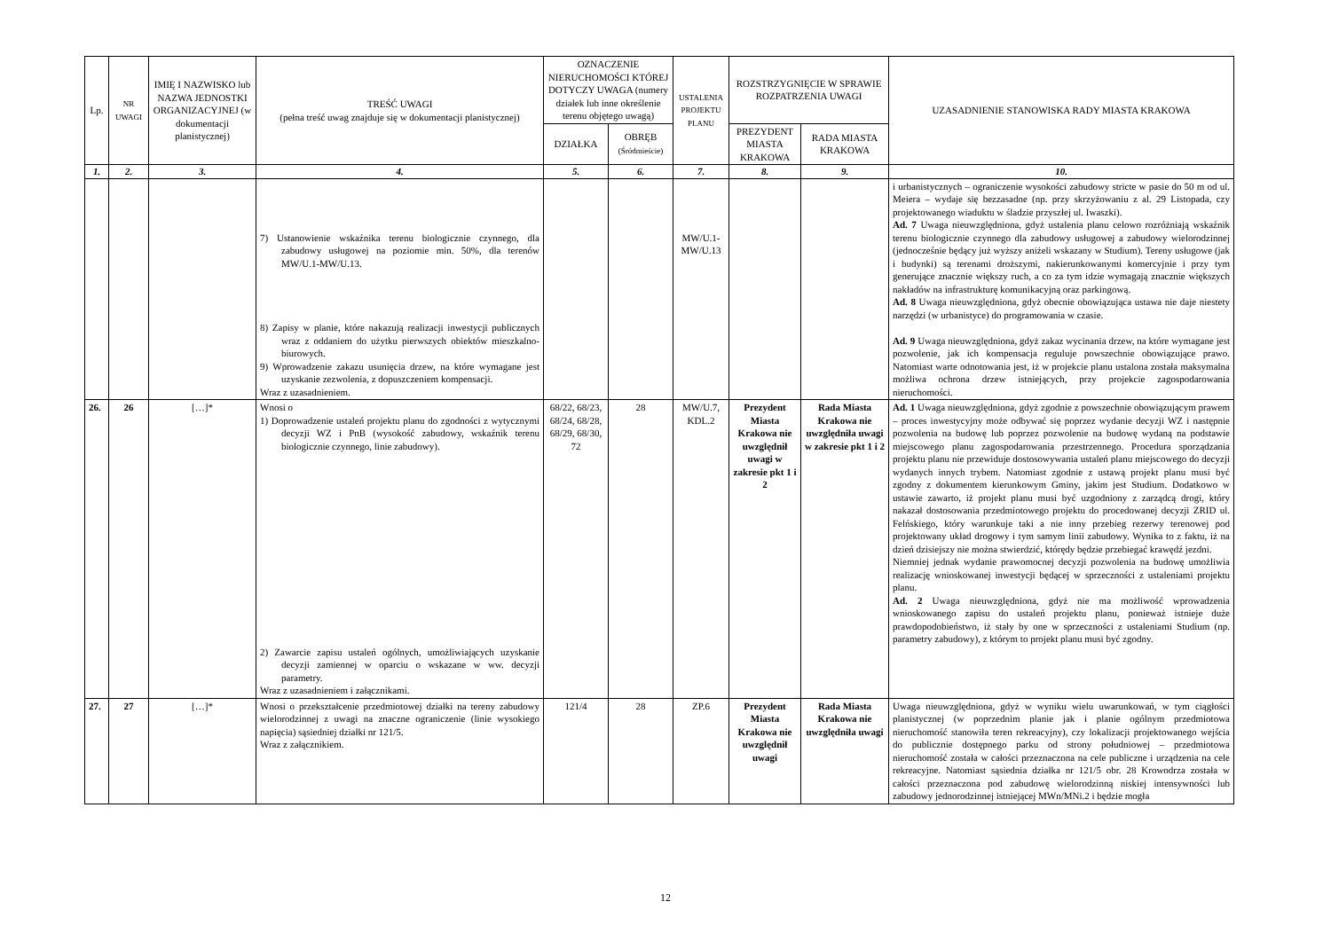| Lp. | NR UWAGI | IMIĘ I NAZWISKO lub NAZWA JEDNOSTKI ORGANIZACYJNEJ (w dokumentacji planistycznej) | TREŚĆ UWAGI (pełna treść uwag znajduje się w dokumentacji planistycznej) | OZNACZENIE NIERUCHOMOŚCI KTÓREJ DOTYCZY UWAGA (numery działek lub inne określenie terenu objętego uwagą) | | USTALENIA PROJEKTU PLANU | ROZSTRZYGNIĘCIE W SPRAWIE ROZPATRZENIA UWAGI | | UZASADNIENIE STANOWISKA RADY MIASTA KRAKOWA |
| --- | --- | --- | --- | --- | --- | --- | --- | --- | --- |
| | | | | DZIAŁKA | OBRĘB (Śródmieście) | | PREZYDENT MIASTA KRAKOWA | RADA MIASTA KRAKOWA | |
| 1. | 2. | 3. | 4. | 5. | 6. | 7. | 8. | 9. | 10. |
| | | | 7) Ustanowienie wskaźnika terenu biologicznie czynnego, dla zabudowy usługowej na poziomie min. 50%, dla terenów MW/U.1-MW/U.13. 8) Zapisy w planie, które nakazują realizacji inwestycji publicznych wraz z oddaniem do użytku pierwszych obiektów mieszkalno-biurowych. 9) Wprowadzenie zakazu usunięcia drzew, na które wymagane jest uzyskanie zezwolenia, z dopuszczeniem kompensacji. Wraz z uzasadnieniem. | | | MW/U.1-MW/U.13 | | | i urbanistycznych – ograniczenie wysokości zabudowy stricte w pasie do 50 m od ul. Meiera – wydaje się bezzasadne (np. przy skrzyżowaniu z al. 29 Listopada, czy projektowanego wiaduktu w śladzie przyszłej ul. Iwaszki). Ad. 7 Uwaga nieuwzględniona, gdyż ustalenia planu celowo rozróżniają wskaźnik terenu biologicznie czynnego dla zabudowy usługowej a zabudowy wielorodzinnej (jednocześnie będący już wyższy aniżeli wskazany w Studium). Tereny usługowe (jak i budynki) są terenami droższymi, nakierunkowanymi komercyjnie i przy tym generujące znacznie większy ruch, a co za tym idzie wymagają znacznie większych nakładów na infrastrukturę komunikacyjną oraz parkingową. Ad. 8 Uwaga nieuwzględniona, gdyż obecnie obowiązująca ustawa nie daje niestety narzędzi (w urbanistyce) do programowania w czasie. Ad. 9 Uwaga nieuwzględniona, gdyż zakaz wycinania drzew, na które wymagane jest pozwolenie, jak ich kompensacja reguluje powszechnie obowiązujące prawo. Natomiast warte odnotowania jest, iż w projekcie planu ustalona została maksymalna możliwa ochrona drzew istniejących, przy projekcie zagospodarowania nieruchomości. |
| 26. | 26 | […]* | Wnosi o 1) Doprowadzenie ustaleń projektu planu do zgodności z wytycznymi decyzji WZ i PnB (wysokość zabudowy, wskaźnik terenu biologicznie czynnego, linie zabudowy). 2) Zawarcie zapisu ustaleń ogólnych, umożliwiających uzyskanie decyzji zamiennej w oparciu o wskazane w ww. decyzji parametry. Wraz z uzasadnieniem i załącznikami. | 68/22, 68/23, 68/24, 68/28, 68/29, 68/30, 72 | 28 | MW/U.7, KDL.2 | Prezydent Miasta Krakowa nie uwzględnił uwagi w zakresie pkt 1 i 2 | Rada Miasta Krakowa nie uwzględniła uwagi w zakresie pkt 1 i 2 | Ad. 1 Uwaga nieuwzględniona, gdyż zgodnie z powszechnie obowiązującym prawem – proces inwestycyjny może odbywać się poprzez wydanie decyzji WZ i następnie pozwolenia na budowę lub poprzez pozwolenie na budowę wydaną na podstawie miejscowego planu zagospodarowania przestrzennego. Procedura sporządzania projektu planu nie przewiduje dostosowywania ustaleń planu miejscowego do decyzji wydanych innych trybem. Natomiast zgodnie z ustawą projekt planu musi być zgodny z dokumentem kierunkowym Gminy, jakim jest Studium. Dodatkowo w ustawie zawarto, iż projekt planu musi być uzgodniony z zarządcą drogi, który nakazał dostosowania przedmiotowego projektu do procedowanej decyzji ZRID ul. Felńskiego, który warunkuje taki a nie inny przebieg rezerwy terenowej pod projektowany układ drogowy i tym samym linii zabudowy. Wynika to z faktu, iż na dzień dzisiejszy nie można stwierdzić, którędy będzie przebiegać krawędź jezdni. Niemniej jednak wydanie prawomocnej decyzji pozwolenia na budowę umożliwia realizację wnioskowanej inwestycji będącej w sprzeczności z ustaleniami projektu planu. Ad. 2 Uwaga nieuwzględniona, gdyż nie ma możliwość wprowadzenia wnioskowanego zapisu do ustaleń projektu planu, ponieważ istnieje duże prawdopodobieństwo, iż stały by one w sprzeczności z ustaleniami Studium (np. parametry zabudowy), z którym to projekt planu musi być zgodny. |
| 27. | 27 | […]* | Wnosi o przekształcenie przedmiotowej działki na tereny zabudowy wielorodzinnej z uwagi na znaczne ograniczenie (linie wysokiego napięcia) sąsiedniej działki nr 121/5. Wraz z załącznikiem. | 121/4 | 28 | ZP.6 | Prezydent Miasta Krakowa nie uwzględnił uwagi | Rada Miasta Krakowa nie uwzględniła uwagi | Uwaga nieuwzględniona, gdyż w wyniku wielu uwarunkowań, w tym ciągłości planistycznej (w poprzednim planie jak i planie ogólnym przedmiotowa nieruchomość stanowiła teren rekreacyjny), czy lokalizacji projektowanego wejścia do publicznie dostępnego parku od strony południowej – przedmiotowa nieruchomość została w całości przeznaczona na cele publiczne i urządzenia na cele rekreacyjne. Natomiast sąsiednia działka nr 121/5 obr. 28 Krowodrza została w całości przeznaczona pod zabudowę wielorodzinną niskiej intensywności lub zabudowy jednorodzinnej istniejącej MWn/MNi.2 i będzie mogła |
12